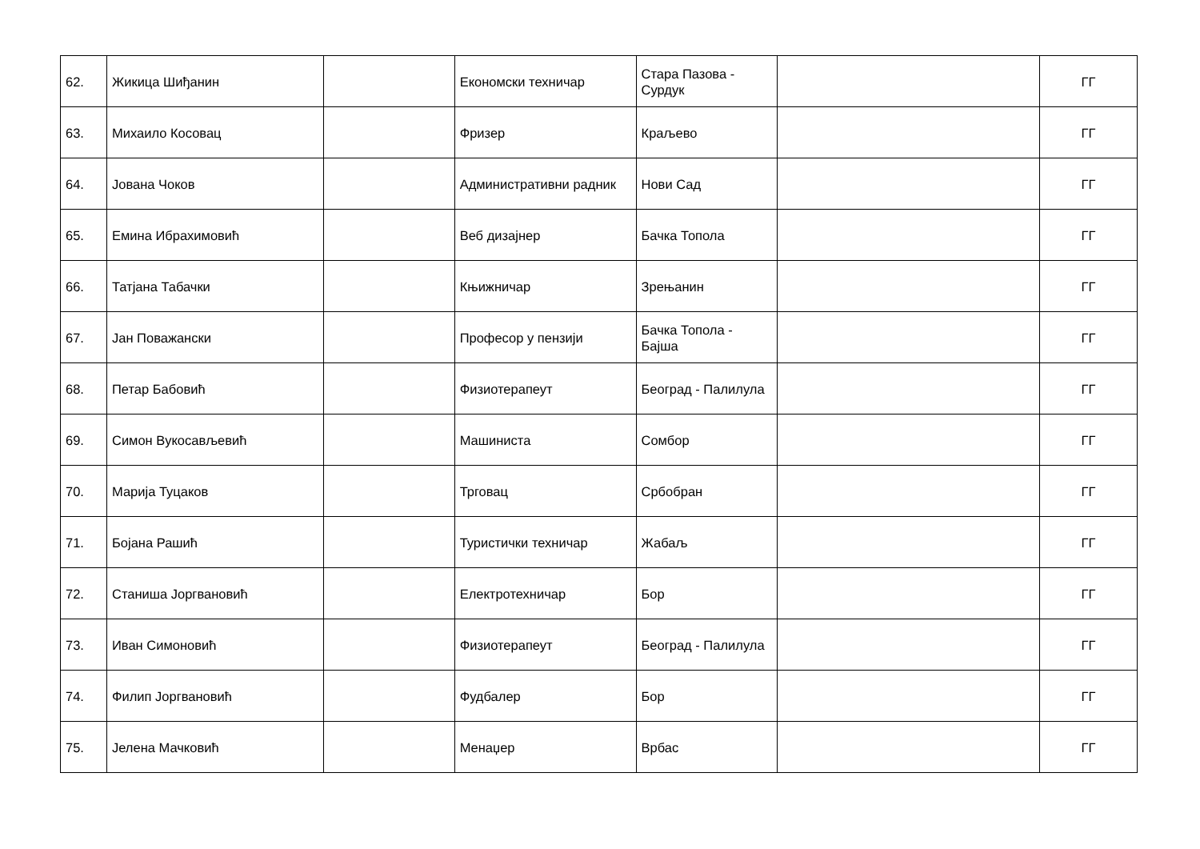| 62. | Жикица Шиђанин | | Економски техничар | Стара Пазова - Сурдук | | ГГ |
| 63. | Михаило Косовац | | Фризер | Краљево | | ГГ |
| 64. | Јована Чоков | | Административни радник | Нови Сад | | ГГ |
| 65. | Емина Ибрахимовић | | Веб дизајнер | Бачка Топола | | ГГ |
| 66. | Татјана Табачки | | Књижничар | Зрењанин | | ГГ |
| 67. | Јан Поважански | | Професор у пензији | Бачка Топола - Бајша | | ГГ |
| 68. | Петар Бабовић | | Физиотерапеут | Београд - Палилула | | ГГ |
| 69. | Симон Вукосављевић | | Машиниста | Сомбор | | ГГ |
| 70. | Марија Туцаков | | Трговац | Србобран | | ГГ |
| 71. | Бојана Рашић | | Туристички техничар | Жабаљ | | ГГ |
| 72. | Станиша Јоргвановић | | Електротехничар | Бор | | ГГ |
| 73. | Иван Симоновић | | Физиотерапеут | Београд - Палилула | | ГГ |
| 74. | Филип Јоргвановић | | Фудбалер | Бор | | ГГ |
| 75. | Јелена Мачковић | | Менаџер | Врбас | | ГГ |